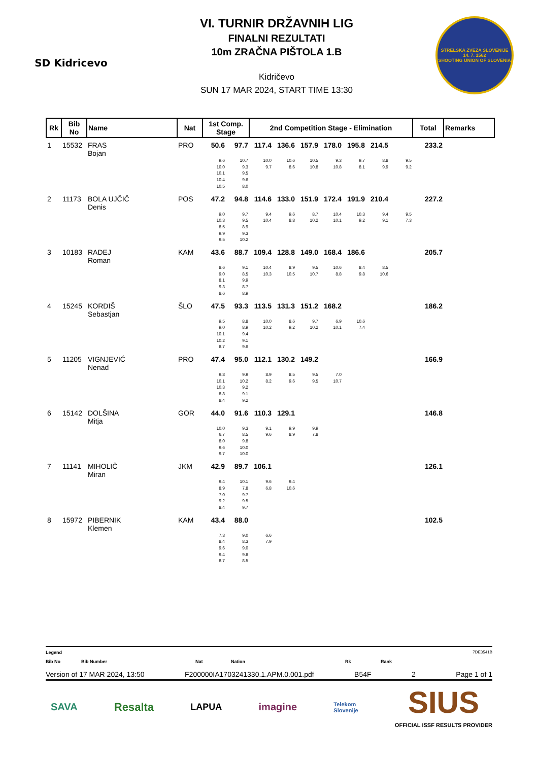SD Kidricevo
VI. TURNIR DRŽAVNIH LIG
FINALNI REZULTATI
10m ZRAČNA PIŠTOLA 1.B
Kidričevo
SUN 17 MAR 2024, START TIME 13:30
STRELSKA ZVEZA SLOVENIJE
14. 7. 1562
SHOOTING UNION OF SLOVENIA
| Rk | Bib No | Name | Nat | 1st Comp. Stage | | 2nd Competition Stage - Elimination | | | | | | | Total | Remarks |
| --- | --- | --- | --- | --- | --- | --- | --- | --- | --- | --- | --- | --- | --- | --- |
| 1 | 15532 | FRAS Bojan | PRO | 50.6 | 97.7 | 117.4 | 136.6 | 157.9 | 178.0 | 195.8 | 214.5 | | 233.2 | |
| | | | | 9.6 10.0 10.1 10.4 10.5 | 10.7 9.3 9.5 9.6 8.0 | 10.0 9.7 | 10.6 8.6 | 10.5 10.8 | 9.3 10.8 | 9.7 8.1 | 8.8 9.9 | 9.5 9.2 | | |
| 2 | 11173 | BOLA UJČIČ Denis | POS | 47.2 | 94.8 | 114.6 | 133.0 | 151.9 | 172.4 | 191.9 | 210.4 | | 227.2 | |
| | | | | 9.0 10.3 8.5 9.9 9.5 | 9.7 9.5 8.9 9.3 10.2 | 9.4 10.4 | 9.6 8.8 | 8.7 10.2 | 10.4 10.1 | 10.3 9.2 | 9.4 9.1 | 9.5 7.3 | | |
| 3 | 10183 | RADEJ Roman | KAM | 43.6 | 88.7 | 109.4 | 128.8 | 149.0 | 168.4 | 186.6 | | | 205.7 | |
| | | | | 8.6 9.0 8.1 9.3 8.6 | 9.1 8.5 9.9 8.7 8.9 | 10.4 10.3 | 8.9 10.5 | 9.5 10.7 | 10.6 8.8 | 8.4 9.8 | 8.5 10.6 | | | |
| 4 | 15245 | KORDIŠ Sebastjan | ŠLO | 47.5 | 93.3 | 113.5 | 131.3 | 151.2 | 168.2 | | | | 186.2 | |
| | | | | 9.5 9.0 10.1 10.2 8.7 | 8.8 8.9 9.4 9.1 9.6 | 10.0 10.2 | 8.6 9.2 | 9.7 10.2 | 6.9 10.1 | 10.6 7.4 | | | | |
| 5 | 11205 | VIGNJEVIĆ Nenad | PRO | 47.4 | 95.0 | 112.1 | 130.2 | 149.2 | | | | | 166.9 | |
| | | | | 9.8 10.1 10.3 8.8 8.4 | 9.9 10.2 9.2 9.1 9.2 | 8.9 8.2 | 8.5 9.6 | 9.5 9.5 | 7.0 10.7 | | | | | |
| 6 | 15142 | DOLŠINA Mitja | GOR | 44.0 | 91.6 | 110.3 | 129.1 | | | | | | 146.8 | |
| | | | | 10.0 6.7 8.0 9.6 9.7 | 9.3 8.5 9.8 10.0 10.0 | 9.1 9.6 | 9.9 8.9 | 9.9 7.8 | | | | | | |
| 7 | 11141 | MIHOLIČ Miran | JKM | 42.9 | 89.7 | 106.1 | | | | | | | 126.1 | |
| | | | | 9.4 8.9 7.0 9.2 8.4 | 10.1 7.8 9.7 9.5 9.7 | 9.6 6.8 | 9.4 10.6 | | | | | | | |
| 8 | 15972 | PIBERNIK Klemen | KAM | 43.4 | 88.0 | | | | | | | | 102.5 | |
| | | | | 7.3 8.4 9.6 9.4 8.7 | 9.0 8.3 9.0 9.8 8.5 | 6.6 7.9 | | | | | | | | |
Legend 7DE3541B
Bib No Bib Number Nat Nation Rk Rank
Version of 17 MAR 2024, 13:50 F200000IA1703241330.1.APM.0.001.pdf B54F 2 Page 1 of 1
SAVA Resalta LAPUA imagine Telekom
Slovenije SIUS
OFFICIAL ISSF RESULTS PROVIDER